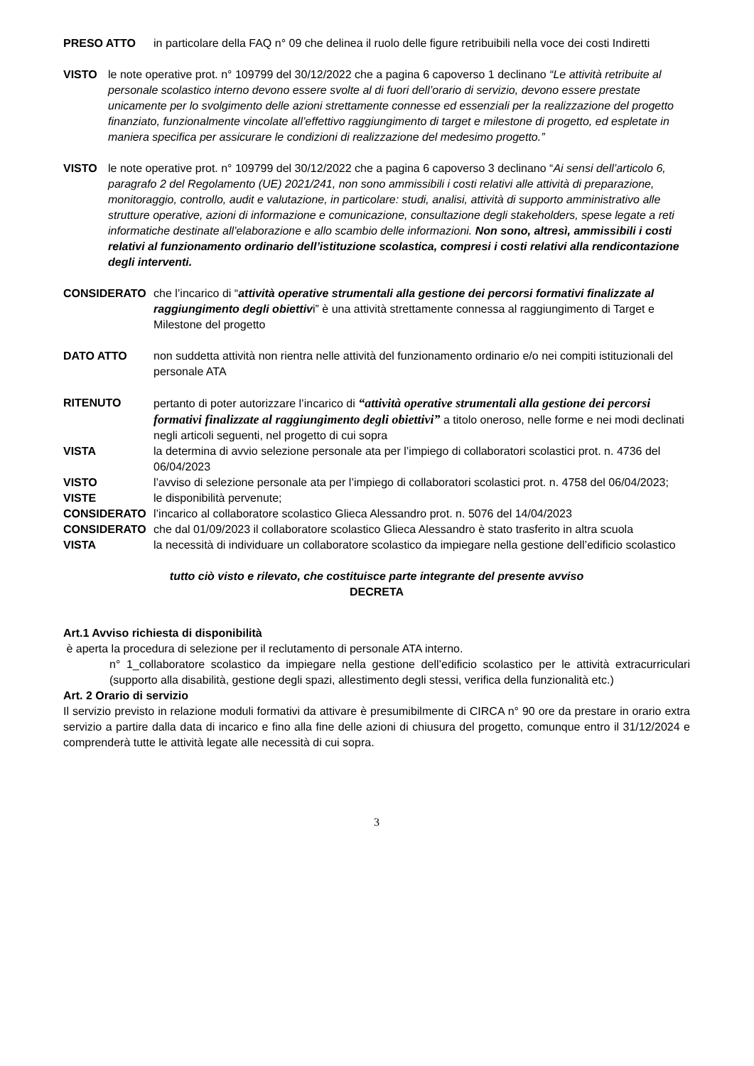PRESO ATTO in particolare della FAQ n° 09 che delinea il ruolo delle figure retribuibili nella voce dei costi Indiretti
VISTO le note operative prot. n° 109799 del 30/12/2022 che a pagina 6 capoverso 1 declinano “Le attività retribuite al personale scolastico interno devono essere svolte al di fuori dell’orario di servizio, devono essere prestate unicamente per lo svolgimento delle azioni strettamente connesse ed essenziali per la realizzazione del progetto finanziato, funzionalmente vincolate all’effettivo raggiungimento di target e milestone di progetto, ed espletate in maniera specifica per assicurare le condizioni di realizzazione del medesimo progetto.”
VISTO le note operative prot. n° 109799 del 30/12/2022 che a pagina 6 capoverso 3 declinano “Ai sensi dell’articolo 6, paragrafo 2 del Regolamento (UE) 2021/241, non sono ammissibili i costi relativi alle attività di preparazione, monitoraggio, controllo, audit e valutazione, in particolare: studi, analisi, attività di supporto amministrativo alle strutture operative, azioni di informazione e comunicazione, consultazione degli stakeholders, spese legate a reti informatiche destinate all’elaborazione e allo scambio delle informazioni. Non sono, altresì, ammissibili i costi relativi al funzionamento ordinario dell’istituzione scolastica, compresi i costi relativi alla rendicontazione degli interventi.
CONSIDERATO che l’incarico di “attività operative strumentali alla gestione dei percorsi formativi finalizzate al raggiungimento degli obiettivi” è una attività strettamente connessa al raggiungimento di Target e Milestone del progetto
DATO ATTO non suddetta attività non rientra nelle attività del funzionamento ordinario e/o nei compiti istituzionali del personale ATA
RITENUTO pertanto di poter autorizzare l’incarico di “attività operative strumentali alla gestione dei percorsi formativi finalizzate al raggiungimento degli obiettivi” a titolo oneroso, nelle forme e nei modi declinati negli articoli seguenti, nel progetto di cui sopra
VISTA la determina di avvio selezione personale ata per l’impiego di collaboratori scolastici prot. n. 4736 del 06/04/2023
VISTO l’avviso di selezione personale ata per l’impiego di collaboratori scolastici prot. n. 4758 del 06/04/2023;
VISTE le disponibilità pervenute;
CONSIDERATO l’incarico al collaboratore scolastico Glieca Alessandro prot. n. 5076 del 14/04/2023
CONSIDERATO che dal 01/09/2023 il collaboratore scolastico Glieca Alessandro è stato trasferito in altra scuola
VISTA la necessità di individuare un collaboratore scolastico da impiegare nella gestione dell’edificio scolastico
tutto ciò visto e rilevato, che costituisce parte integrante del presente avviso
DECRETA
Art.1 Avviso richiesta di disponibilità
è aperta la procedura di selezione per il reclutamento di personale ATA interno.
n° 1_collaboratore scolastico da impiegare nella gestione dell’edificio scolastico per le attività extracurriculari (supporto alla disabilità, gestione degli spazi, allestimento degli stessi, verifica della funzionalità etc.)
Art. 2 Orario di servizio
Il servizio previsto in relazione moduli formativi da attivare è presumibilmente di CIRCA n° 90 ore da prestare in orario extra servizio a partire dalla data di incarico e fino alla fine delle azioni di chiusura del progetto, comunque entro il 31/12/2024 e comprenderà tutte le attività legate alle necessità di cui sopra.
3